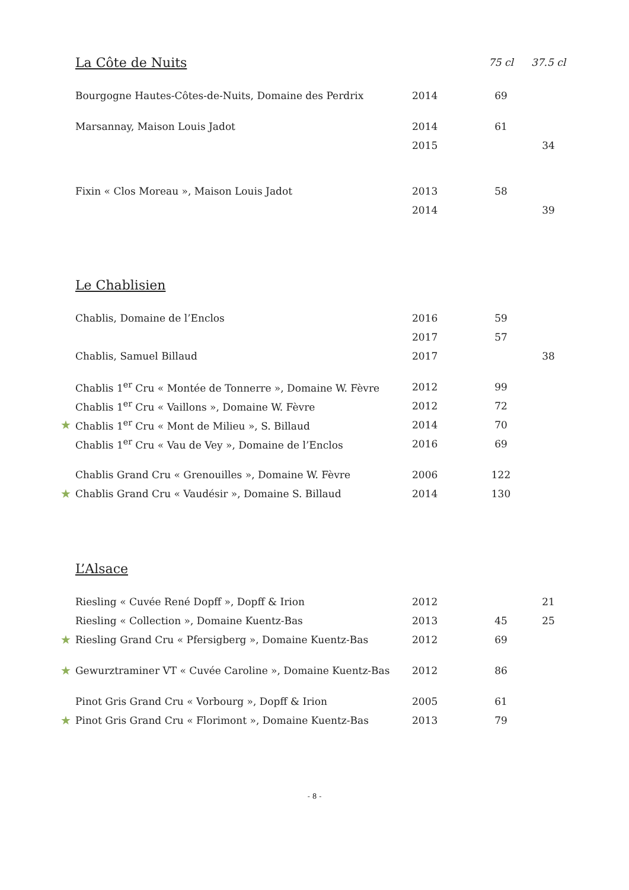| | La Côte de Nuits | | 75 cl | 37.5 cl |
| --- | --- | --- | --- | --- |
| | Bourgogne Hautes-Côtes-de-Nuits, Domaine des Perdrix | 2014 | 69 | |
| | Marsannay, Maison Louis Jadot | 2014 | 61 | |
| | | 2015 | | 34 |
| | Fixin « Clos Moreau », Maison Louis Jadot | 2013 | 58 | |
| | | 2014 | | 39 |
| | Le Chablisien | | | |
| | Chablis, Domaine de l’Enclos | 2016 | 59 | |
| | | 2017 | 57 | |
| | Chablis, Samuel Billaud | 2017 | | 38 |
| | Chablis 1<sup>er</sup> Cru « Montée de Tonnerre », Domaine W. Fèvre | 2012 | 99 | |
| | Chablis 1<sup>er</sup> Cru « Vaillons », Domaine W. Fèvre | 2012 | 72 | |
| ★ | Chablis 1<sup>er</sup> Cru « Mont de Milieu », S. Billaud | 2014 | 70 | |
| | Chablis 1<sup>er</sup> Cru « Vau de Vey », Domaine de l’Enclos | 2016 | 69 | |
| | Chablis Grand Cru « Grenouilles », Domaine W. Fèvre | 2006 | 122 | |
| ★ | Chablis Grand Cru « Vaudésir », Domaine S. Billaud | 2014 | 130 | |
| | L’Alsace | | | |
| | Riesling « Cuvée René Dopff », Dopff & Irion | 2012 | | 21 |
| | Riesling « Collection », Domaine Kuentz-Bas | 2013 | 45 | 25 |
| ★ | Riesling Grand Cru « Pfersigberg », Domaine Kuentz-Bas | 2012 | 69 | |
| ★ | Gewurztraminer VT « Cuvée Caroline », Domaine Kuentz-Bas | 2012 | 86 | |
| | Pinot Gris Grand Cru « Vorbourg », Dopff & Irion | 2005 | 61 | |
| ★ | Pinot Gris Grand Cru « Florimont », Domaine Kuentz-Bas | 2013 | 79 | |
- 8 -